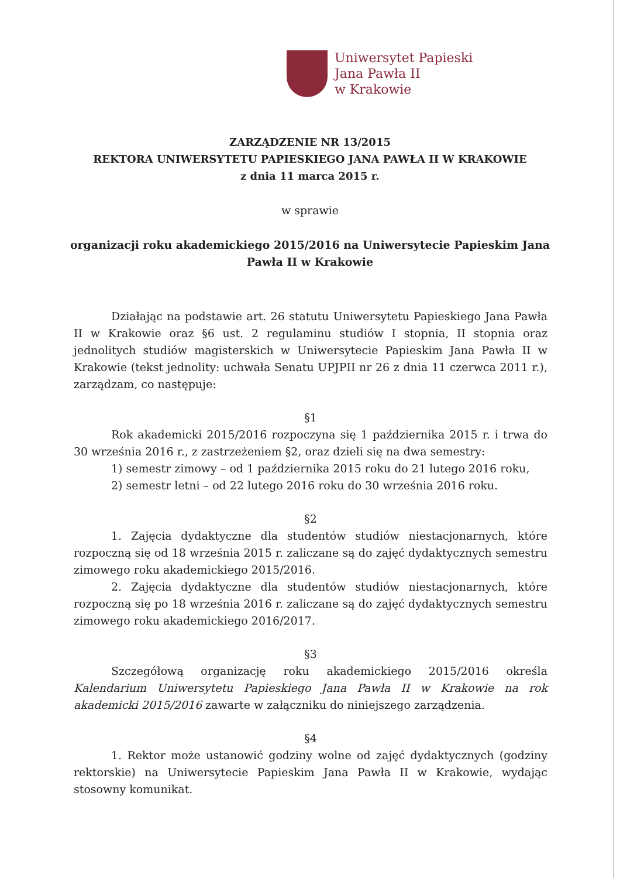Uniwersytet Papieski
Jana Pawła II
w Krakowie
ZARZĄDZENIE NR 13/2015
REKTORA UNIWERSYTETU PAPIESKIEGO JANA PAWŁA II W KRAKOWIE
z dnia 11 marca 2015 r.
w sprawie
organizacji roku akademickiego 2015/2016 na Uniwersytecie Papieskim Jana
Pawła II w Krakowie
Działając na podstawie art. 26 statutu Uniwersytetu Papieskiego Jana Pawła II w Krakowie oraz §6 ust. 2 regulaminu studiów I stopnia, II stopnia oraz jednolitych studiów magisterskich w Uniwersytecie Papieskim Jana Pawła II w Krakowie (tekst jednolity: uchwała Senatu UPJPII nr 26 z dnia 11 czerwca 2011 r.), zarządzam, co następuje:
§1
Rok akademicki 2015/2016 rozpoczyna się 1 października 2015 r. i trwa do 30 września 2016 r., z zastrzeżeniem §2, oraz dzieli się na dwa semestry:
1) semestr zimowy – od 1 października 2015 roku do 21 lutego 2016 roku,
2) semestr letni – od 22 lutego 2016 roku do 30 września 2016 roku.
§2
1. Zajęcia dydaktyczne dla studentów studiów niestacjonarnych, które rozpoczną się od 18 września 2015 r. zaliczane są do zajęć dydaktycznych semestru zimowego roku akademickiego 2015/2016.
2. Zajęcia dydaktyczne dla studentów studiów niestacjonarnych, które rozpoczną się po 18 września 2016 r. zaliczane są do zajęć dydaktycznych semestru zimowego roku akademickiego 2016/2017.
§3
Szczegółową organizację roku akademickiego 2015/2016 określa Kalendarium Uniwersytetu Papieskiego Jana Pawła II w Krakowie na rok akademicki 2015/2016 zawarte w załączniku do niniejszego zarządzenia.
§4
1. Rektor może ustanowić godziny wolne od zajęć dydaktycznych (godziny rektorskie) na Uniwersytecie Papieskim Jana Pawła II w Krakowie, wydając stosowny komunikat.